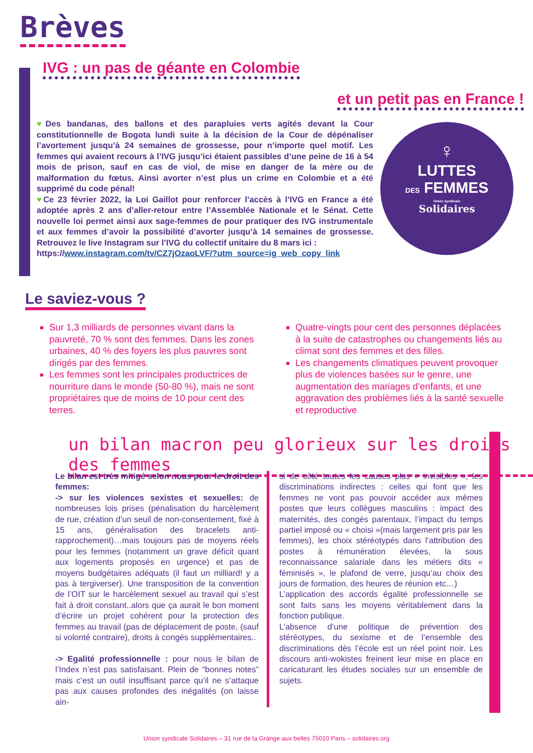Brèves
IVG : un pas de géante en Colombie
et un petit pas en France !
♥Des bandanas, des ballons et des parapluies verts agités devant la Cour constitutionnelle de Bogota lundi suite à la décision de la Cour de dépénaliser l’avortement jusqu’à 24 semaines de grossesse, pour n’importe quel motif. Les femmes qui avaient recours à l’IVG jusqu’ici étaient passibles d’une peine de 16 à 54 mois de prison, sauf en cas de viol, de mise en danger de la mère ou de malformation du fœtus. Ainsi avorter n’est plus un crime en Colombie et a été supprimé du code pénal!
♥Ce 23 février 2022, la Loi Gaillot pour renforcer l’accès à l’IVG en France a été adoptée après 2 ans d’aller-retour entre l’Assemblée Nationale et le Sénat. Cette nouvelle loi permet ainsi aux sage-femmes de pour pratiquer des IVG instrumentale et aux femmes d’avoir la possibilité d’avorter jusqu’à 14 semaines de grossesse. Retrouvez le live Instagram sur l’IVG du collectif unitaire du 8 mars ici :
https://www.instagram.com/tv/CZ7jOzaoLVF/?utm_source=ig_web_copy_link
♀
LUTTES
DES FEMMES
Union syndicale
Solidaires
Le saviez-vous ?
Sur 1,3 milliards de personnes vivant dans la pauvreté, 70 % sont des femmes. Dans les zones urbaines, 40 % des foyers les plus pauvres sont dirigés par des femmes.
Les femmes sont les principales productrices de nourriture dans le monde (50-80 %), mais ne sont propriétaires que de moins de 10 pour cent des terres.
Quatre-vingts pour cent des personnes déplacées à la suite de catastrophes ou changements liés au climat sont des femmes et des filles.
Les changements climatiques peuvent provoquer plus de violences basées sur le genre, une augmentation des mariages d’enfants, et une aggravation des problèmes liés à la santé sexuelle et reproductive
un bilan macron peu glorieux sur les droits des femmes
Le bilan est très mitigé selon nous pour le droit des femmes:
-> sur les violences sexistes et sexuelles: de nombreuses lois prises (pénalisation du harcèlement de rue, création d’un seuil de non-consentement, fixé à 15 ans, généralisation des bracelets anti-rapprochement)…mais toujours pas de moyens réels pour les femmes (notamment un grave déficit quant aux logements proposés en urgence) et pas de moyens budgétaires adéquats (il faut un milliard! y a pas à tergiverser). Une transposition de la convention de l’OIT sur le harcèlement sexuel au travail qui s’est fait à droit constant..alors que ça aurait le bon moment d’écrire un projet cohérent pour la protection des femmes au travail (pas de déplacement de poste, (sauf si volonté contraire), droits à congés supplémentaires..
-> Egalité professionnelle : pour nous le bilan de l’Index n’est pas satisfaisant. Plein de “bonnes notes” mais c’est un outil insuffisant parce qu’il ne s’attaque pas aux causes profondes des inégalités (on laisse ain-
si de côté toutes les causes plus « invisibles », les discriminations indirectes : celles qui font que les femmes ne vont pas pouvoir accéder aux mêmes postes que leurs collègues masculins : impact des maternités, des congés parentaux, l’impact du temps partiel imposé ou « choisi »(mais largement pris par les femmes), les choix stéréotypés dans l’attribution des postes à rémunération élevées, la sous reconnaissance salariale dans les métiers dits « féminisés », le plafond de verre, jusqu’au choix des jours de formation, des heures de réunion etc…)
L’application des accords égalité professionnelle se sont faits sans les moyens véritablement dans la fonction publique.
L’absence d’une politique de prévention des stéréotypes, du sexisme et de l’ensemble des discriminations dès l’école est un réel point noir. Les discours anti-wokistes freinent leur mise en place en caricaturant les études sociales sur un ensemble de sujets.
Union syndicale Solidaires – 31 rue de la Grange aux belles 75010 Paris – solidaires.org